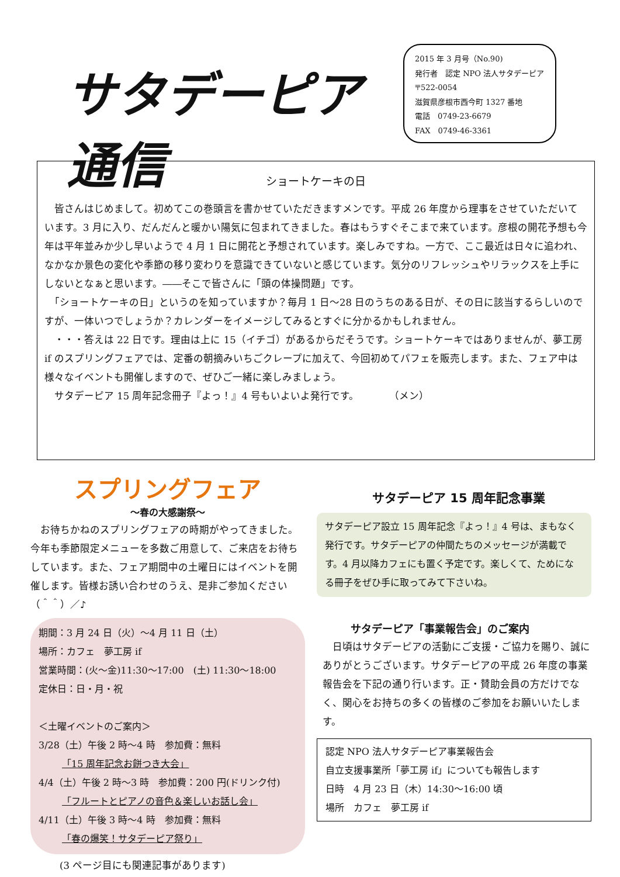サタデーピア通信
2015 年 3 月号（No.90)
発行者　認定 NPO 法人サタデーピア
〒522-0054
滋賀県彦根市西今町 1327 番地
電話　0749-23-6679
FAX　0749-46-3361
ショートケーキの日
　皆さんはじめまして。初めてこの巻頭言を書かせていただきますメンです。平成 26 年度から理事をさせていただいています。3 月に入り、だんだんと暖かい陽気に包まれてきました。春はもうすぐそこまで来ています。彦根の開花予想も今年は平年並みか少し早いようで 4 月 1 日に開花と予想されています。楽しみですね。一方で、ここ最近は日々に追われ、なかなか景色の変化や季節の移り変わりを意識できていないと感じています。気分のリフレッシュやリラックスを上手にしないとなぁと思います。――そこで皆さんに「頭の体操問題」です。
　「ショートケーキの日」というのを知っていますか？毎月 1 日～28 日のうちのある日が、その日に該当するらしいのですが、一体いつでしょうか？カレンダーをイメージしてみるとすぐに分かるかもしれません。
　・・・答えは 22 日です。理由は上に 15（イチゴ）があるからだそうです。ショートケーキではありませんが、夢工房 if のスプリングフェアでは、定番の朝摘みいちごクレープに加えて、今回初めてパフェを販売します。また、フェア中は様々なイベントも開催しますので、ぜひご一緒に楽しみましょう。
　サタデーピア 15 周年記念冊子『よっ！』4 号もいよいよ発行です。　　　　（メン）
スプリングフェア
～春の大感謝祭～
　お待ちかねのスプリングフェアの時期がやってきました。今年も季節限定メニューを多数ご用意して、ご来店をお待ちしています。また、フェア期間中の土曜日にはイベントを開催します。皆様お誘い合わせのうえ、是非ご参加ください（＾＾）／♪
期間：3 月 24 日（火）～4 月 11 日（土）
場所：カフェ　夢工房 if
営業時間：(火～金)11:30～17:00　(土) 11:30～18:00
定休日：日・月・祝
＜土曜イベントのご案内＞
3/28（土）午後 2 時～4 時　参加費：無料
「15 周年記念お餅つき大会」
4/4（土）午後 2 時～3 時　参加費：200 円(ドリンク付)
「フルートとピアノの音色＆楽しいお話し会」
4/11（土）午後 3 時～4 時　参加費：無料
「春の爆笑！サタデーピア祭り」
(3 ページ目にも関連記事があります)
サタデーピア 15 周年記念事業
サタデーピア設立 15 周年記念『よっ！』4 号は、まもなく発行です。サタデーピアの仲間たちのメッセージが満載です。4 月以降カフェにも置く予定です。楽しくて、ためになる冊子をぜひ手に取ってみて下さいね。
サタデーピア「事業報告会」のご案内
　日頃はサタデーピアの活動にご支援・ご協力を賜り、誠にありがとうございます。サタデーピアの平成 26 年度の事業報告会を下記の通り行います。正・賛助会員の方だけでなく、関心をお持ちの多くの皆様のご参加をお願いいたします。
認定 NPO 法人サタデーピア事業報告会
自立支援事業所「夢工房 if」についても報告します
日時　4 月 23 日（木）14:30～16:00 頃
場所　カフェ　夢工房 if